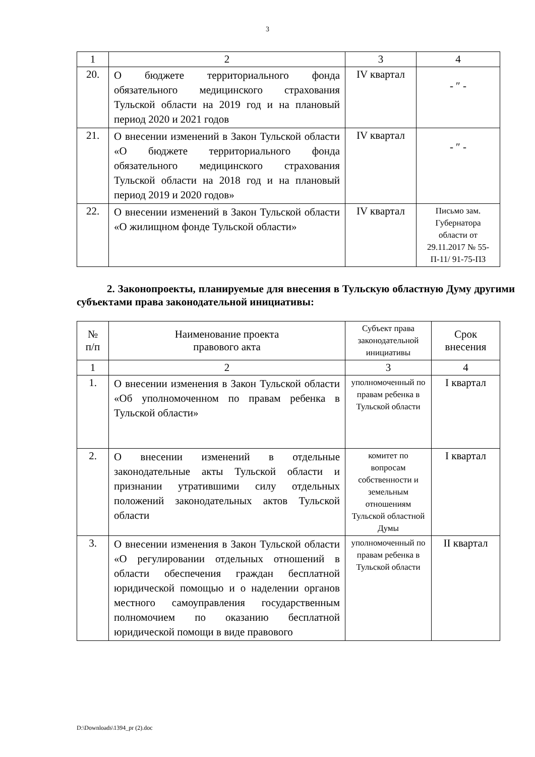3
| 1 | 2 | 3 | 4 |
| 20. | О бюджете территориального фонда обязательного медицинского страхования Тульской области на 2019 год и на плановый период 2020 и 2021 годов | IV квартал | - ″ - |
| 21. | О внесении изменений в Закон Тульской области «О бюджете территориального фонда обязательного медицинского страхования Тульской области на 2018 год и на плановый период 2019 и 2020 годов» | IV квартал | - ″ - |
| 22. | О внесении изменений в Закон Тульской области «О жилищном фонде Тульской области» | IV квартал | Письмо зам. Губернатора области от 29.11.2017 № 55-П-11/ 91-75-ПЗ |
2. Законопроекты, планируемые для внесения в Тульскую областную Думу другими субъектами права законодательной инициативы:
| № п/п | Наименование проекта правового акта | Субъект права законодательной инициативы | Срок внесения |
| --- | --- | --- | --- |
| 1 | 2 | 3 | 4 |
| 1. | О внесении изменения в Закон Тульской области «Об уполномоченном по правам ребенка в Тульской области» | уполномоченный по правам ребенка в Тульской области | I квартал |
| 2. | О внесении изменений в отдельные законодательные акты Тульской области и признании утратившими силу отдельных положений законодательных актов Тульской области | комитет по вопросам собственности и земельным отношениям Тульской областной Думы | I квартал |
| 3. | О внесении изменения в Закон Тульской области «О регулировании отдельных отношений в области обеспечения граждан бесплатной юридической помощью и о наделении органов местного самоуправления государственным полномочием по оказанию бесплатной юридической помощи в виде правового | уполномоченный по правам ребенка в Тульской области | II квартал |
D:\Downloads\1394_pr (2).doc